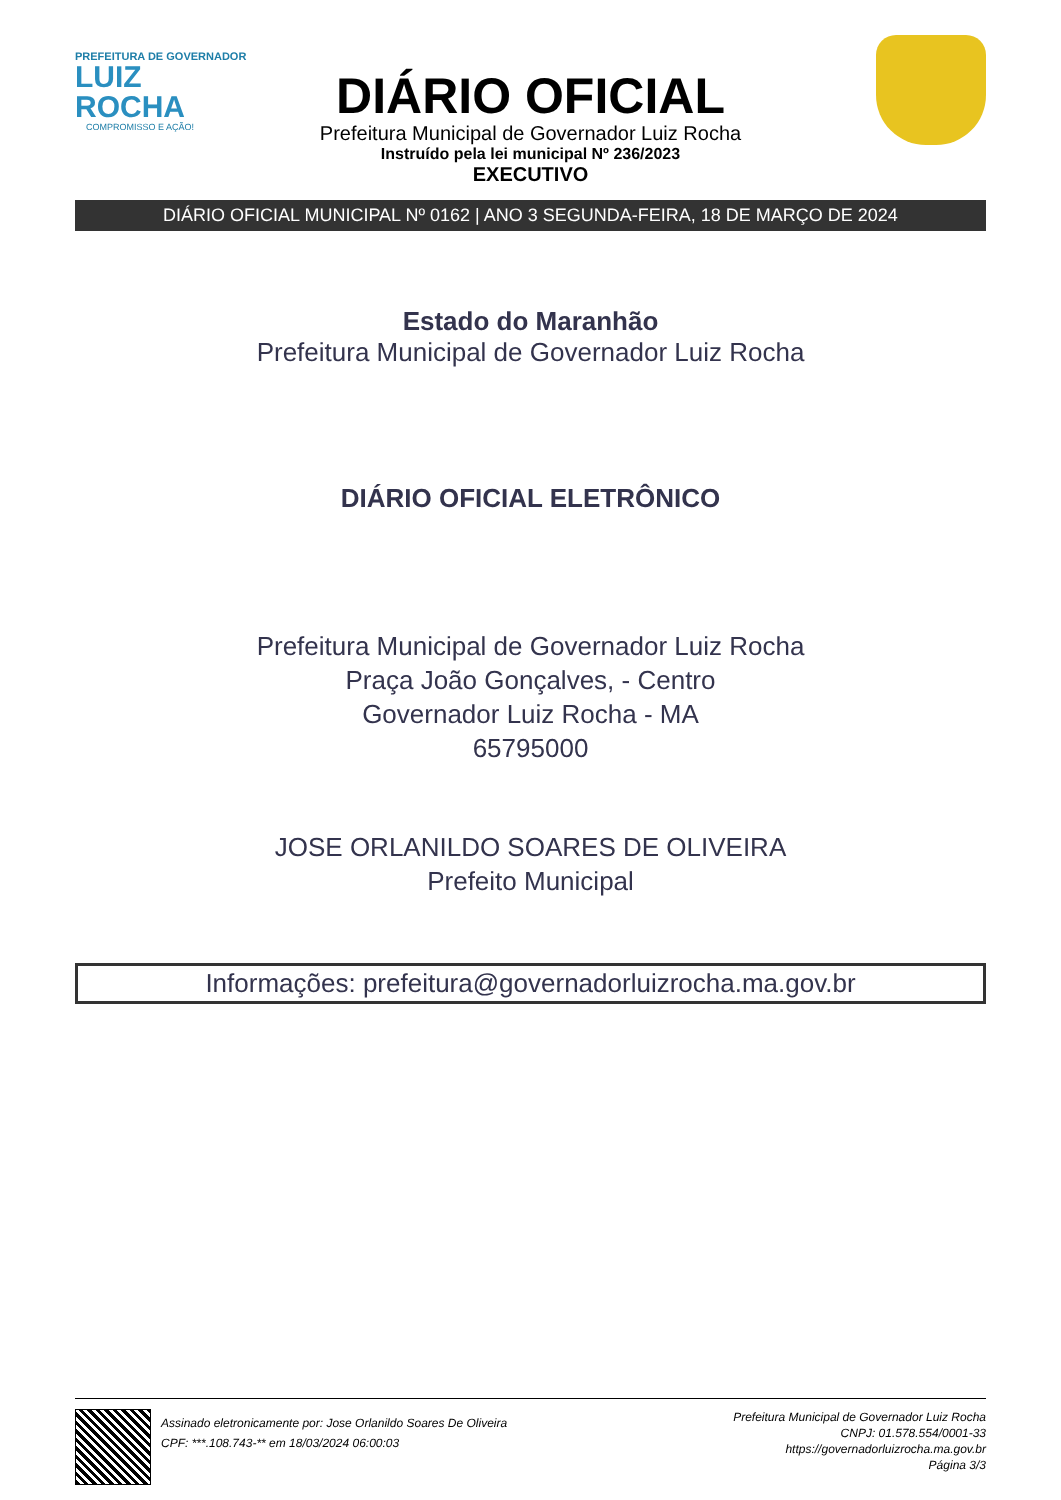PREFEITURA DE GOVERNADOR
LUIZ ROCHA
COMPROMISSO E AÇÃO!
DIÁRIO OFICIAL
Prefeitura Municipal de Governador Luiz Rocha
Instruído pela lei municipal Nº 236/2023
EXECUTIVO
DIÁRIO OFICIAL MUNICIPAL Nº 0162 | ANO 3 SEGUNDA-FEIRA, 18 DE MARÇO DE 2024
Estado do Maranhão
Prefeitura Municipal de Governador Luiz Rocha
DIÁRIO OFICIAL ELETRÔNICO
Prefeitura Municipal de Governador Luiz Rocha
Praça João Gonçalves, - Centro
Governador Luiz Rocha - MA
65795000
JOSE ORLANILDO SOARES DE OLIVEIRA
Prefeito Municipal
Informações: prefeitura@governadorluizrocha.ma.gov.br
Assinado eletronicamente por: Jose Orlanildo Soares De Oliveira
CPF: ***.108.743-** em 18/03/2024 06:00:03
Prefeitura Municipal de Governador Luiz Rocha
CNPJ: 01.578.554/0001-33
https://governadorluizrocha.ma.gov.br
Página 3/3